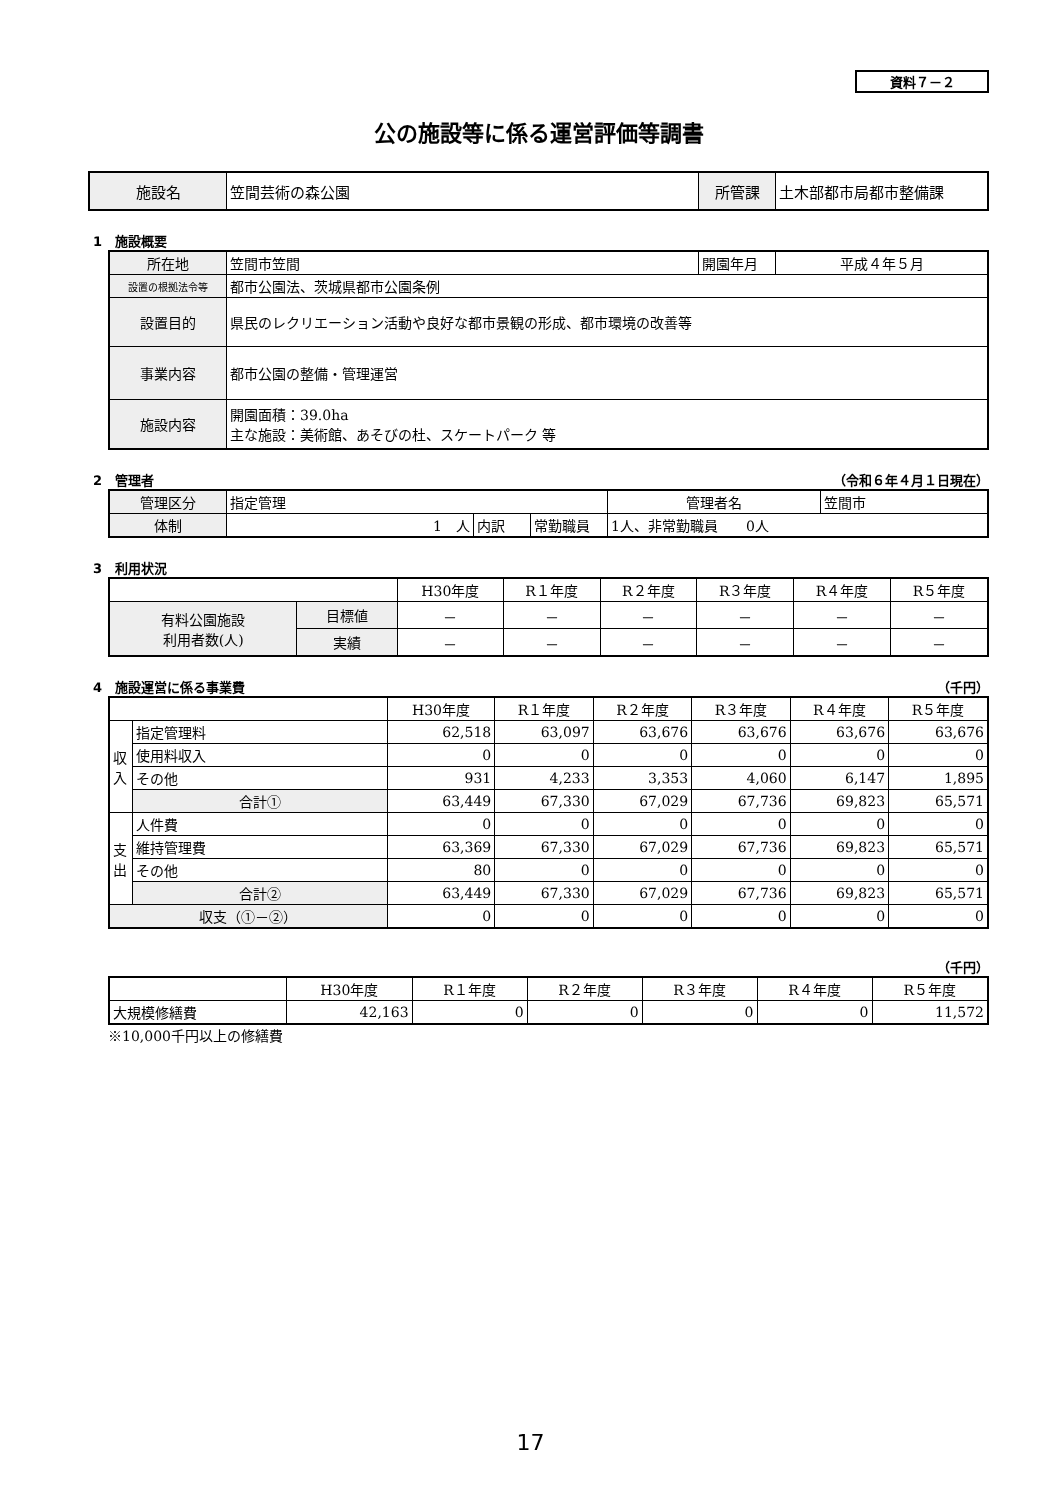資料７－２
公の施設等に係る運営評価等調書
| 施設名 | 笠間芸術の森公園 | 所管課 | 土木部都市局都市整備課 |
1　施設概要
| 所在地 | 笠間市笠間 | 開園年月 | 平成４年５月 |
| 設置の根拠法令等 | 都市公園法、茨城県都市公園条例 | | |
| 設置目的 | 県民のレクリエーション活動や良好な都市景観の形成、都市環境の改善等 | | |
| 事業内容 | 都市公園の整備・管理運営 | | |
| 施設内容 | 開園面積：39.0ha 主な施設：美術館、あそびの杜、スケートパーク 等 | | |
2　管理者 （令和６年４月１日現在）
| 管理区分 | 指定管理 | | | 管理者名 | 笠間市 |
| 体制 | 1 人 | 内訳 | 常勤職員 | 1人、非常勤職員 0人 | |
3　利用状況
| | | H30年度 | R１年度 | R２年度 | R３年度 | R４年度 | R５年度 |
| 有料公園施設 利用者数(人) | 目標値 | － | － | － | － | － | － |
| | 実績 | － | － | － | － | － | － |
4　施設運営に係る事業費 （千円）
| | | H30年度 | R１年度 | R２年度 | R３年度 | R４年度 | R５年度 |
| 収入 | 指定管理料 | 62,518 | 63,097 | 63,676 | 63,676 | 63,676 | 63,676 |
| | 使用料収入 | 0 | 0 | 0 | 0 | 0 | 0 |
| | その他 | 931 | 4,233 | 3,353 | 4,060 | 6,147 | 1,895 |
| | 合計① | 63,449 | 67,330 | 67,029 | 67,736 | 69,823 | 65,571 |
| 支出 | 人件費 | 0 | 0 | 0 | 0 | 0 | 0 |
| | 維持管理費 | 63,369 | 67,330 | 67,029 | 67,736 | 69,823 | 65,571 |
| | その他 | 80 | 0 | 0 | 0 | 0 | 0 |
| | 合計② | 63,449 | 67,330 | 67,029 | 67,736 | 69,823 | 65,571 |
| 収支（①－②） | | 0 | 0 | 0 | 0 | 0 | 0 |
（千円）
| | H30年度 | R１年度 | R２年度 | R３年度 | R４年度 | R５年度 |
| 大規模修繕費 | 42,163 | 0 | 0 | 0 | 0 | 11,572 |
※10,000千円以上の修繕費
17